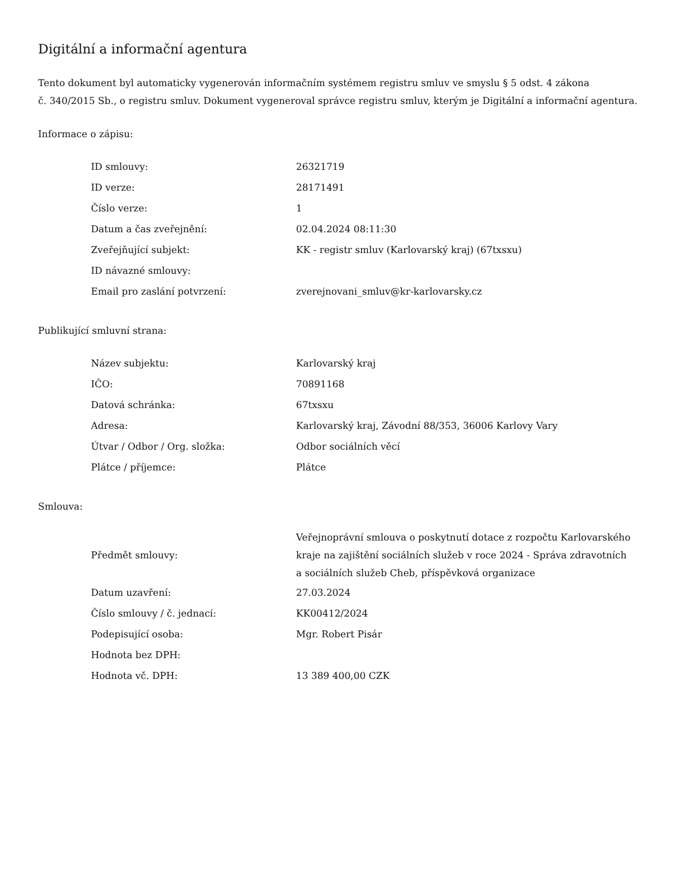Digitální a informační agentura
Tento dokument byl automaticky vygenerován informačním systémem registru smluv ve smyslu § 5 odst. 4 zákona
č. 340/2015 Sb., o registru smluv. Dokument vygeneroval správce registru smluv, kterým je Digitální a informační agentura.
Informace o zápisu:
| ID smlouvy: | 26321719 |
| ID verze: | 28171491 |
| Číslo verze: | 1 |
| Datum a čas zveřejnění: | 02.04.2024 08:11:30 |
| Zveřejňující subjekt: | KK - registr smluv (Karlovarský kraj) (67txsxu) |
| ID návazné smlouvy: | |
| Email pro zaslání potvrzení: | zverejnovani_smluv@kr-karlovarsky.cz |
Publikující smluvní strana:
| Název subjektu: | Karlovarský kraj |
| IČO: | 70891168 |
| Datová schránka: | 67txsxu |
| Adresa: | Karlovarský kraj, Závodní 88/353, 36006 Karlovy Vary |
| Útvar / Odbor / Org. složka: | Odbor sociálních věcí |
| Plátce / příjemce: | Plátce |
Smlouva:
| Předmět smlouvy: | Veřejnoprávní smlouva o poskytnutí dotace z rozpočtu Karlovarského kraje na zajištění sociálních služeb v roce 2024 - Správa zdravotních a sociálních služeb Cheb, příspěvková organizace |
| Datum uzavření: | 27.03.2024 |
| Číslo smlouvy / č. jednací: | KK00412/2024 |
| Podepisující osoba: | Mgr. Robert Pisár |
| Hodnota bez DPH: | |
| Hodnota vč. DPH: | 13 389 400,00 CZK |